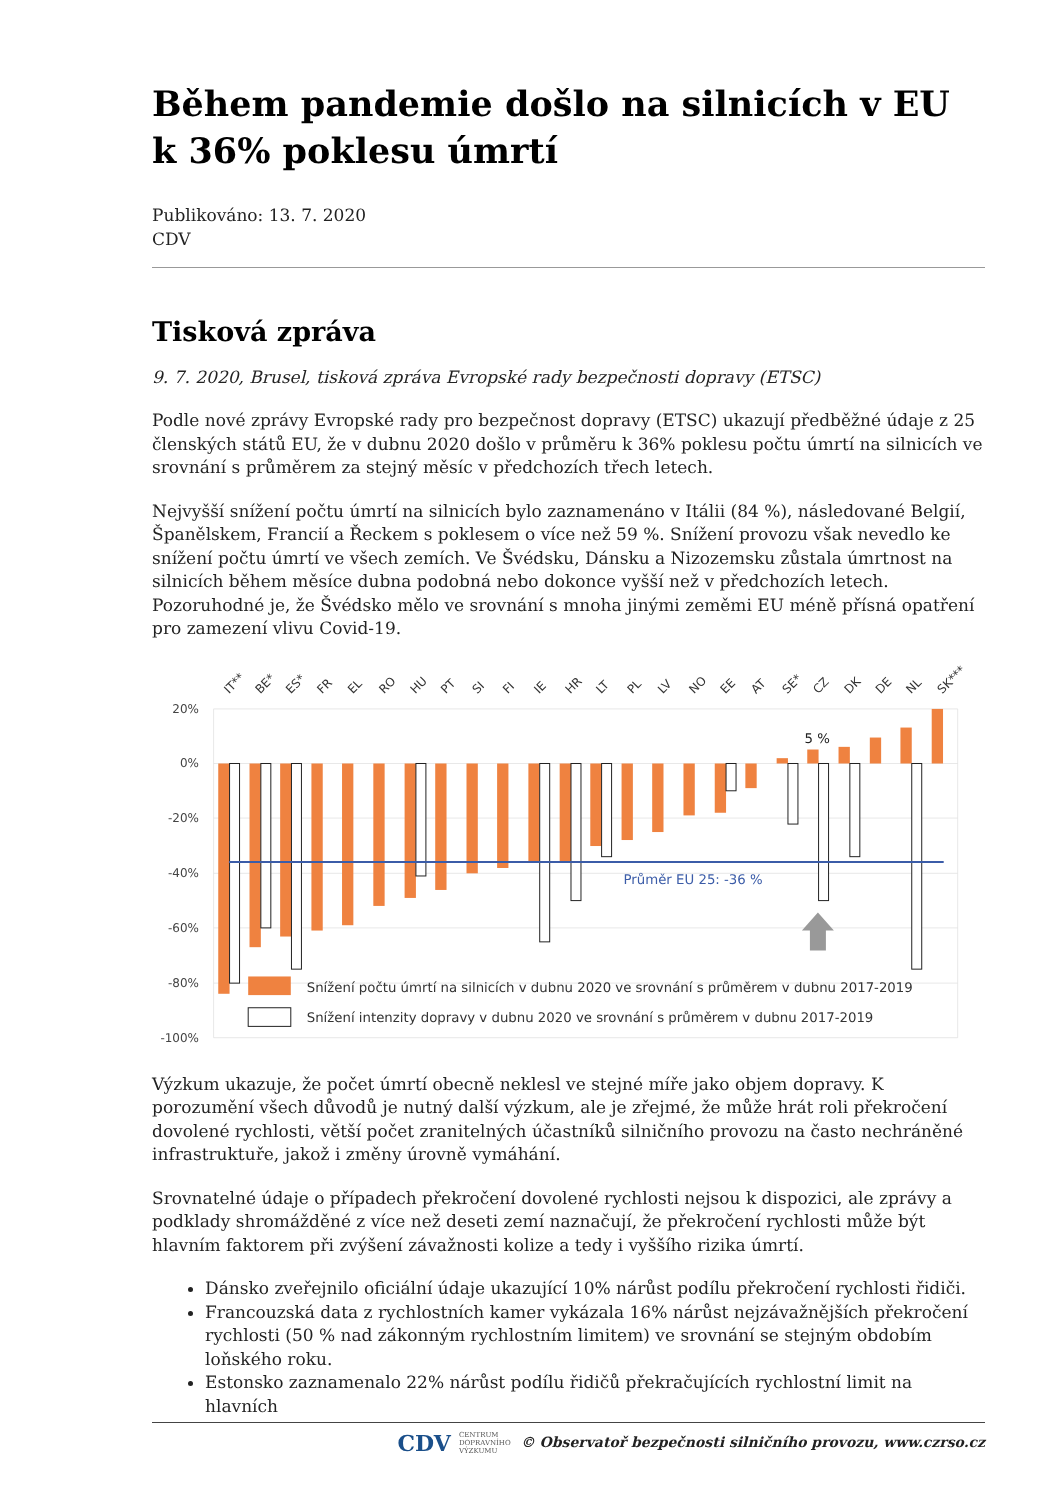Během pandemie došlo na silnicích v EU k 36% poklesu úmrtí
Publikováno: 13. 7. 2020
CDV
Tisková zpráva
9. 7. 2020, Brusel, tisková zpráva Evropské rady bezpečnosti dopravy (ETSC)
Podle nové zprávy Evropské rady pro bezpečnost dopravy (ETSC) ukazují předběžné údaje z 25 členských států EU, že v dubnu 2020 došlo v průměru k 36% poklesu počtu úmrtí na silnicích ve srovnání s průměrem za stejný měsíc v předchozích třech letech.
Nejvyšší snížení počtu úmrtí na silnicích bylo zaznamenáno v Itálii (84 %), následované Belgií, Španělskem, Francií a Řeckem s poklesem o více než 59 %. Snížení provozu však nevedlo ke snížení počtu úmrtí ve všech zemích. Ve Švédsku, Dánsku a Nizozemsku zůstala úmrtnost na silnicích během měsíce dubna podobná nebo dokonce vyšší než v předchozích letech. Pozoruhodné je, že Švédsko mělo ve srovnání s mnoha jinými zeměmi EU méně přísná opatření pro zamezení vlivu Covid-19.
20%
0%
-20%
-40%
-60%
-80%
-100%
IT**
BE*
ES*
FR
EL
RO
HU
PT
SI
FI
IE
HR
LT
PL
LV
NO
EE
AT
SE*
CZ
DK
DE
NL
SK***
Průměr EU 25: -36 %
5 %
Snížení počtu úmrtí na silnicích v dubnu 2020 ve srovnání s průměrem v dubnu 2017-2019
Snížení intenzity dopravy v dubnu 2020 ve srovnání s průměrem v dubnu 2017-2019
Výzkum ukazuje, že počet úmrtí obecně neklesl ve stejné míře jako objem dopravy. K porozumění všech důvodů je nutný další výzkum, ale je zřejmé, že může hrát roli překročení dovolené rychlosti, větší počet zranitelných účastníků silničního provozu na často nechráněné infrastruktuře, jakož i změny úrovně vymáhání.
Srovnatelné údaje o případech překročení dovolené rychlosti nejsou k dispozici, ale zprávy a podklady shromážděné z více než deseti zemí naznačují, že překročení rychlosti může být hlavním faktorem při zvýšení závažnosti kolize a tedy i vyššího rizika úmrtí.
Dánsko zveřejnilo oficiální údaje ukazující 10% nárůst podílu překročení rychlosti řidiči.
Francouzská data z rychlostních kamer vykázala 16% nárůst nejzávažnějších překročení rychlosti (50 % nad zákonným rychlostním limitem) ve srovnání se stejným obdobím loňského roku.
Estonsko zaznamenalo 22% nárůst podílu řidičů překračujících rychlostní limit na hlavních
CDV CENTRUM
DOPRAVNÍHO
VÝZKUMU © Observatoř bezpečnosti silničního provozu, www.czrso.cz